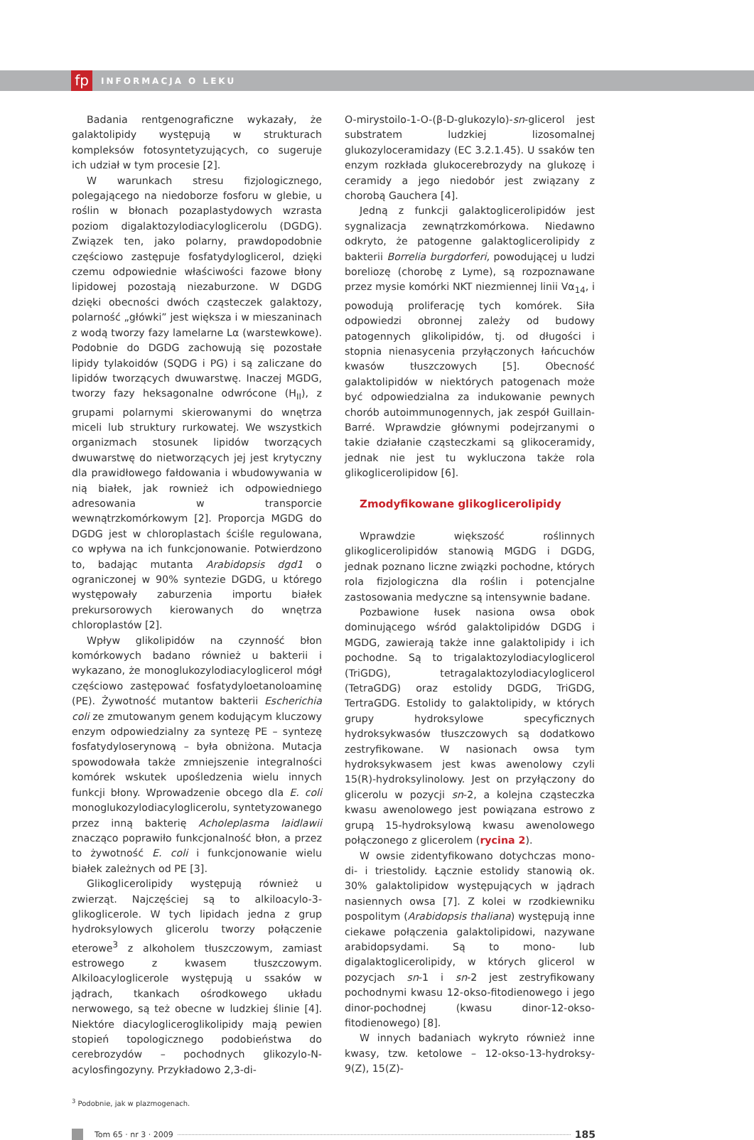fp
INFORMACJA O LEKU
Badania rentgenograficzne wykazały, że galaktolipidy występują w strukturach kompleksów fotosyntetyzujących, co sugeruje ich udział w tym procesie [2].
W warunkach stresu fizjologicznego, polegającego na niedoborze fosforu w glebie, u roślin w błonach pozaplastydowych wzrasta poziom digalaktozylodiacyloglicerolu (DGDG). Związek ten, jako polarny, prawdopodobnie częściowo zastępuje fosfatydyloglicerol, dzięki czemu odpowiednie właściwości fazowe błony lipidowej pozostają niezaburzone. W DGDG dzięki obecności dwóch cząsteczek galaktozy, polarność „główki” jest większa i w mieszaninach z wodą tworzy fazy lamelarne Lα (warstewkowe). Podobnie do DGDG zachowują się pozostałe lipidy tylakoidów (SQDG i PG) i są zaliczane do lipidów tworzących dwuwarstwę. Inaczej MGDG, tworzy fazy heksagonalne odwrócone (H<sub>II</sub>), z grupami polarnymi skierowanymi do wnętrza miceli lub struktury rurkowatej. We wszystkich organizmach stosunek lipidów tworzących dwuwarstwę do nietworzących jej jest krytyczny dla prawidłowego fałdowania i wbudowywania w nią białek, jak rownież ich odpowiedniego adresowania w transporcie wewnątrzkomórkowym [2]. Proporcja MGDG do DGDG jest w chloroplastach ściśle regulowana, co wpływa na ich funkcjonowanie. Potwierdzono to, badając mutanta Arabidopsis dgd1 o ograniczonej w 90% syntezie DGDG, u którego występowały zaburzenia importu białek prekursorowych kierowanych do wnętrza chloroplastów [2].
Wpływ glikolipidów na czynność błon komórkowych badano również u bakterii i wykazano, że monoglukozylodiacyloglicerol mógł częściowo zastępować fosfatydyloetanoloaminę (PE). Żywotność mutantow bakterii Escherichia coli ze zmutowanym genem kodującym kluczowy enzym odpowiedzialny za syntezę PE – syntezę fosfatydyloserynową – była obniżona. Mutacja spowodowała także zmniejszenie integralności komórek wskutek upośledzenia wielu innych funkcji błony. Wprowadzenie obcego dla E. coli monoglukozylodiacyloglicerolu, syntetyzowanego przez inną bakterię Acholeplasma laidlawii znacząco poprawiło funkcjonalność błon, a przez to żywotność E. coli i funkcjonowanie wielu białek zależnych od PE [3].
Glikoglicerolipidy występują również u zwierząt. Najczęściej są to alkiloacylo-3-glikoglicerole. W tych lipidach jedna z grup hydroksylowych glicerolu tworzy połączenie eterowe<sup>3</sup> z alkoholem tłuszczowym, zamiast estrowego z kwasem tłuszczowym. Alkiloacyloglicerole występują u ssaków w jądrach, tkankach ośrodkowego układu nerwowego, są też obecne w ludzkiej ślinie [4]. Niektóre diacyloglicero­glikolipidy mają pewien stopień topologicznego podobieństwa do cerebrozydów – pochodnych glikozylo-N-acylosfingozyny. Przykładowo 2,3-di-
O-mirystoilo-1-O-(β-D-glukozylo)-sn-glicerol jest substratem ludzkiej lizosomalnej glukozyloceramidazy (EC 3.2.1.45). U ssaków ten enzym rozkłada glukocerebrozydy na glukozę i ceramidy a jego niedobór jest związany z chorobą Gauchera [4].
Jedną z funkcji galaktoglicerolipidów jest sygnalizacja zewnątrzkomórkowa. Niedawno odkryto, że patogenne galaktoglicerolipidy z bakterii Borrelia burgdorferi, powodującej u ludzi boreliozę (chorobę z Lyme), są rozpoznawane przez mysie komórki NKT niezmiennej linii Vα<sub>14</sub>, i powodują proliferację tych komórek. Siła odpowiedzi obronnej zależy od budowy patogennych glikolipidów, tj. od długości i stopnia nienasycenia przyłączonych łańcuchów kwasów tłuszczowych [5]. Obecność galaktolipidów w niektórych patogenach może być odpowiedzialna za indukowanie pewnych chorób autoimmunogennych, jak zespół Guillain-Barré. Wprawdzie głównymi podejrzanymi o takie działanie cząsteczkami są glikoceramidy, jednak nie jest tu wykluczona także rola glikoglicerolipidow [6].
Zmodyfikowane glikoglicerolipidy
Wprawdzie większość roślinnych glikoglicerolipidów stanowią MGDG i DGDG, jednak poznano liczne związki pochodne, których rola fizjologiczna dla roślin i potencjalne zastosowania medyczne są intensywnie badane.
Pozbawione łusek nasiona owsa obok dominującego wśród galaktolipidów DGDG i MGDG, zawierają także inne galaktolipidy i ich pochodne. Są to trigalaktozylodiacyloglicerol (TriGDG), tetragalaktozylodiacyloglicerol (TetraGDG) oraz estolidy DGDG, TriGDG, TertraGDG. Estolidy to galaktolipidy, w których grupy hydroksylowe specyficznych hydroksykwasów tłuszczowych są dodatkowo zestryfikowane. W nasionach owsa tym hydroksykwasem jest kwas awenolowy czyli 15(R)-hydroksylinolowy. Jest on przyłączony do glicerolu w pozycji sn-2, a kolejna cząsteczka kwasu awenolowego jest powiązana estrowo z grupą 15-hydroksylową kwasu awenolowego połączonego z glicerolem (rycina 2).
W owsie zidentyfikowano dotychczas mono- di- i triestolidy. Łącznie estolidy stanowią ok. 30% galaktolipidow występujących w jądrach nasiennych owsa [7]. Z kolei w rzodkiewniku pospolitym (Arabidopsis thaliana) występują inne ciekawe połączenia galaktolipidowi, nazywane arabidopsydami. Są to mono- lub digalaktoglicerolipidy, w których glicerol w pozycjach sn-1 i sn-2 jest zestryfikowany pochodnymi kwasu 12-okso-fitodienowego i jego dinor-pochodnej (kwasu dinor-12-okso-fitodienowego) [8].
W innych badaniach wykryto również inne kwasy, tzw. ketolowe – 12-okso-13-hydroksy-9(Z), 15(Z)-
<sup>3</sup> Podobnie, jak w plazmogenach.
Tom 65 · nr 3 · 2009
185